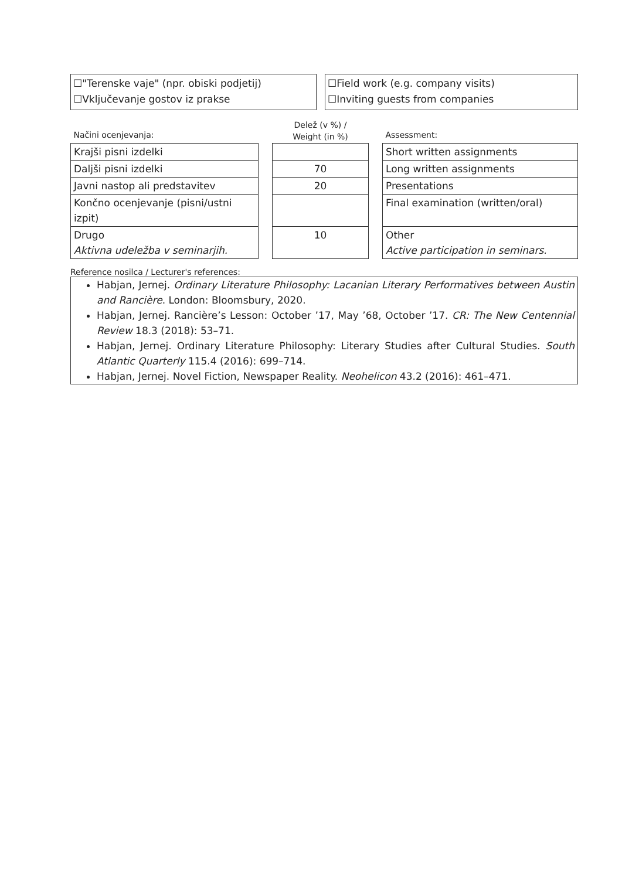☐"Terenske vaje" (npr. obiski podjetij)
☐Vključevanje gostov iz prakse
☐Field work (e.g. company visits)
☐Inviting guests from companies
| Načini ocenjevanja: | | Delež (v %) / Weight (in %) | | Assessment: |
| Krajši pisni izdelki | | | | Short written assignments |
| Daljši pisni izdelki | | 70 | | Long written assignments |
| Javni nastop ali predstavitev | | 20 | | Presentations |
| Končno ocenjevanje (pisni/ustni izpit) | | | | Final examination (written/oral) |
| Drugo Aktivna udeležba v seminarjih. | | 10 | | Other Active participation in seminars. |
Reference nosilca / Lecturer's references:
Habjan, Jernej. Ordinary Literature Philosophy: Lacanian Literary Performatives between Austin and Rancière. London: Bloomsbury, 2020.
Habjan, Jernej. Rancière’s Lesson: October ’17, May ’68, October ’17. CR: The New Centennial Review 18.3 (2018): 53–71.
Habjan, Jernej. Ordinary Literature Philosophy: Literary Studies after Cultural Studies. South Atlantic Quarterly 115.4 (2016): 699–714.
Habjan, Jernej. Novel Fiction, Newspaper Reality. Neohelicon 43.2 (2016): 461–471.